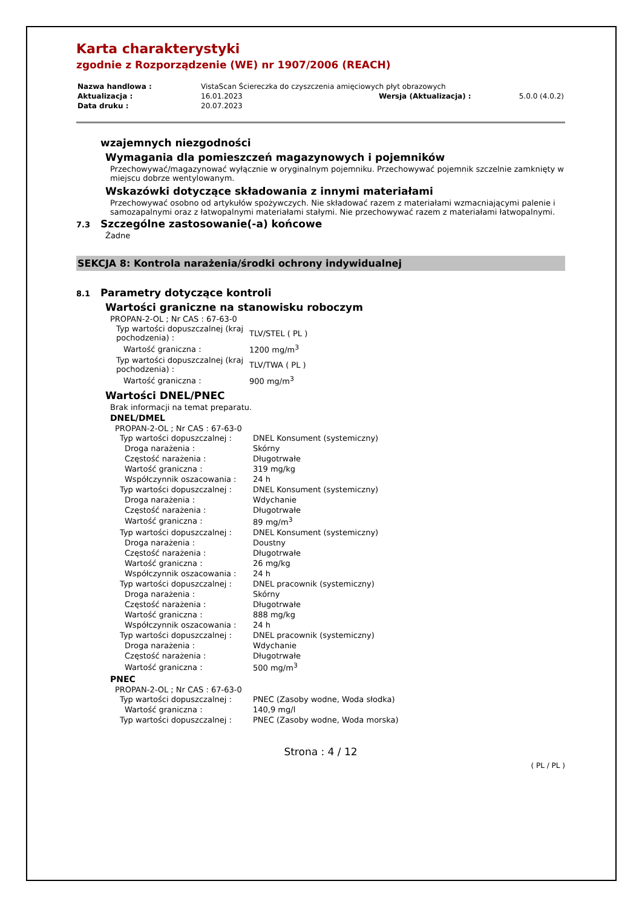Karta charakterystyki
zgodnie z Rozporządzenie (WE) nr 1907/2006 (REACH)
| Nazwa handlowa : | VistaScan Ściereczka do czyszczenia amięciowych płyt obrazowych | | |
| Aktualizacja : | 16.01.2023 | Wersja (Aktualizacja) : | 5.0.0 (4.0.2) |
| Data druku : | 20.07.2023 | | |
wzajemnych niezgodności
Wymagania dla pomieszczeń magazynowych i pojemników
Przechowywać/magazynować wyłącznie w oryginalnym pojemniku. Przechowywać pojemnik szczelnie zamknięty w miejscu dobrze wentylowanym.
Wskazówki dotyczące składowania z innymi materiałami
Przechowywać osobno od artykułów spożywczych. Nie składować razem z materiałami wzmacniającymi palenie i samozapalnymi oraz z łatwopalnymi materiałami stałymi. Nie przechowywać razem z materiałami łatwopalnymi.
7.3 Szczególne zastosowanie(-a) końcowe
Żadne
SEKCJA 8: Kontrola narażenia/środki ochrony indywidualnej
8.1 Parametry dotyczące kontroli
Wartości graniczne na stanowisku roboczym
PROPAN-2-OL ; Nr CAS : 67-63-0
| Typ wartości dopuszczalnej (kraj pochodzenia) : | TLV/STEL ( PL ) |
| Wartość graniczna : | 1200 mg/m<sup>3</sup> |
| Typ wartości dopuszczalnej (kraj pochodzenia) : | TLV/TWA ( PL ) |
| Wartość graniczna : | 900 mg/m<sup>3</sup> |
Wartości DNEL/PNEC
Brak informacji na temat preparatu.
DNEL/DMEL
PROPAN-2-OL ; Nr CAS : 67-63-0
| Typ wartości dopuszczalnej : | DNEL Konsument (systemiczny) |
| Droga narażenia : | Skórny |
| Częstość narażenia : | Długotrwałe |
| Wartość graniczna : | 319 mg/kg |
| Współczynnik oszacowania : | 24 h |
| Typ wartości dopuszczalnej : | DNEL Konsument (systemiczny) |
| Droga narażenia : | Wdychanie |
| Częstość narażenia : | Długotrwałe |
| Wartość graniczna : | 89 mg/m<sup>3</sup> |
| Typ wartości dopuszczalnej : | DNEL Konsument (systemiczny) |
| Droga narażenia : | Doustny |
| Częstość narażenia : | Długotrwałe |
| Wartość graniczna : | 26 mg/kg |
| Współczynnik oszacowania : | 24 h |
| Typ wartości dopuszczalnej : | DNEL pracownik (systemiczny) |
| Droga narażenia : | Skórny |
| Częstość narażenia : | Długotrwałe |
| Wartość graniczna : | 888 mg/kg |
| Współczynnik oszacowania : | 24 h |
| Typ wartości dopuszczalnej : | DNEL pracownik (systemiczny) |
| Droga narażenia : | Wdychanie |
| Częstość narażenia : | Długotrwałe |
| Wartość graniczna : | 500 mg/m<sup>3</sup> |
PNEC
PROPAN-2-OL ; Nr CAS : 67-63-0
| Typ wartości dopuszczalnej : | PNEC (Zasoby wodne, Woda słodka) |
| Wartość graniczna : | 140,9 mg/l |
| Typ wartości dopuszczalnej : | PNEC (Zasoby wodne, Woda morska) |
Strona : 4 / 12
( PL / PL )